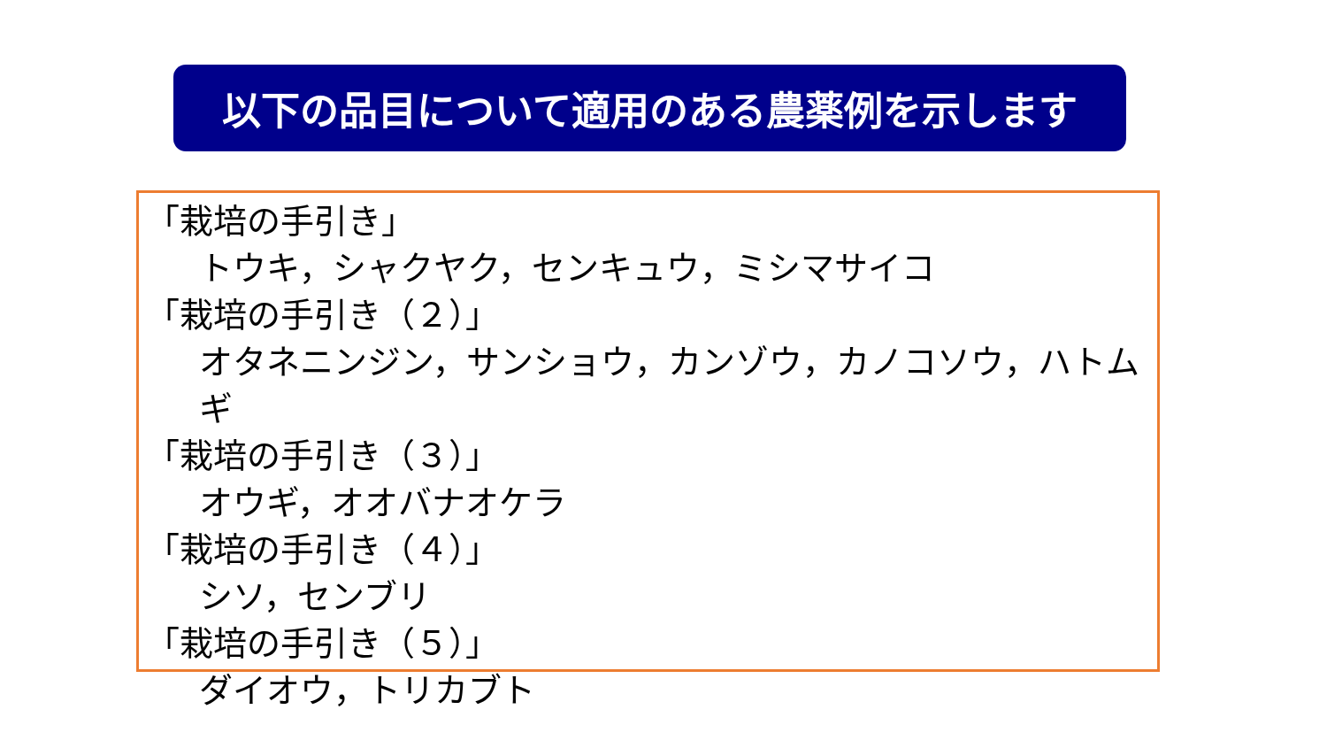以下の品目について適用のある農薬例を示します
「栽培の手引き」
トウキ，シャクヤク，センキュウ，ミシマサイコ
「栽培の手引き（２）」
オタネニンジン，サンショウ，カンゾウ，カノコソウ，ハトムギ
「栽培の手引き（３）」
オウギ，オオバナオケラ
「栽培の手引き（４）」
シソ，センブリ
「栽培の手引き（５）」
ダイオウ，トリカブト